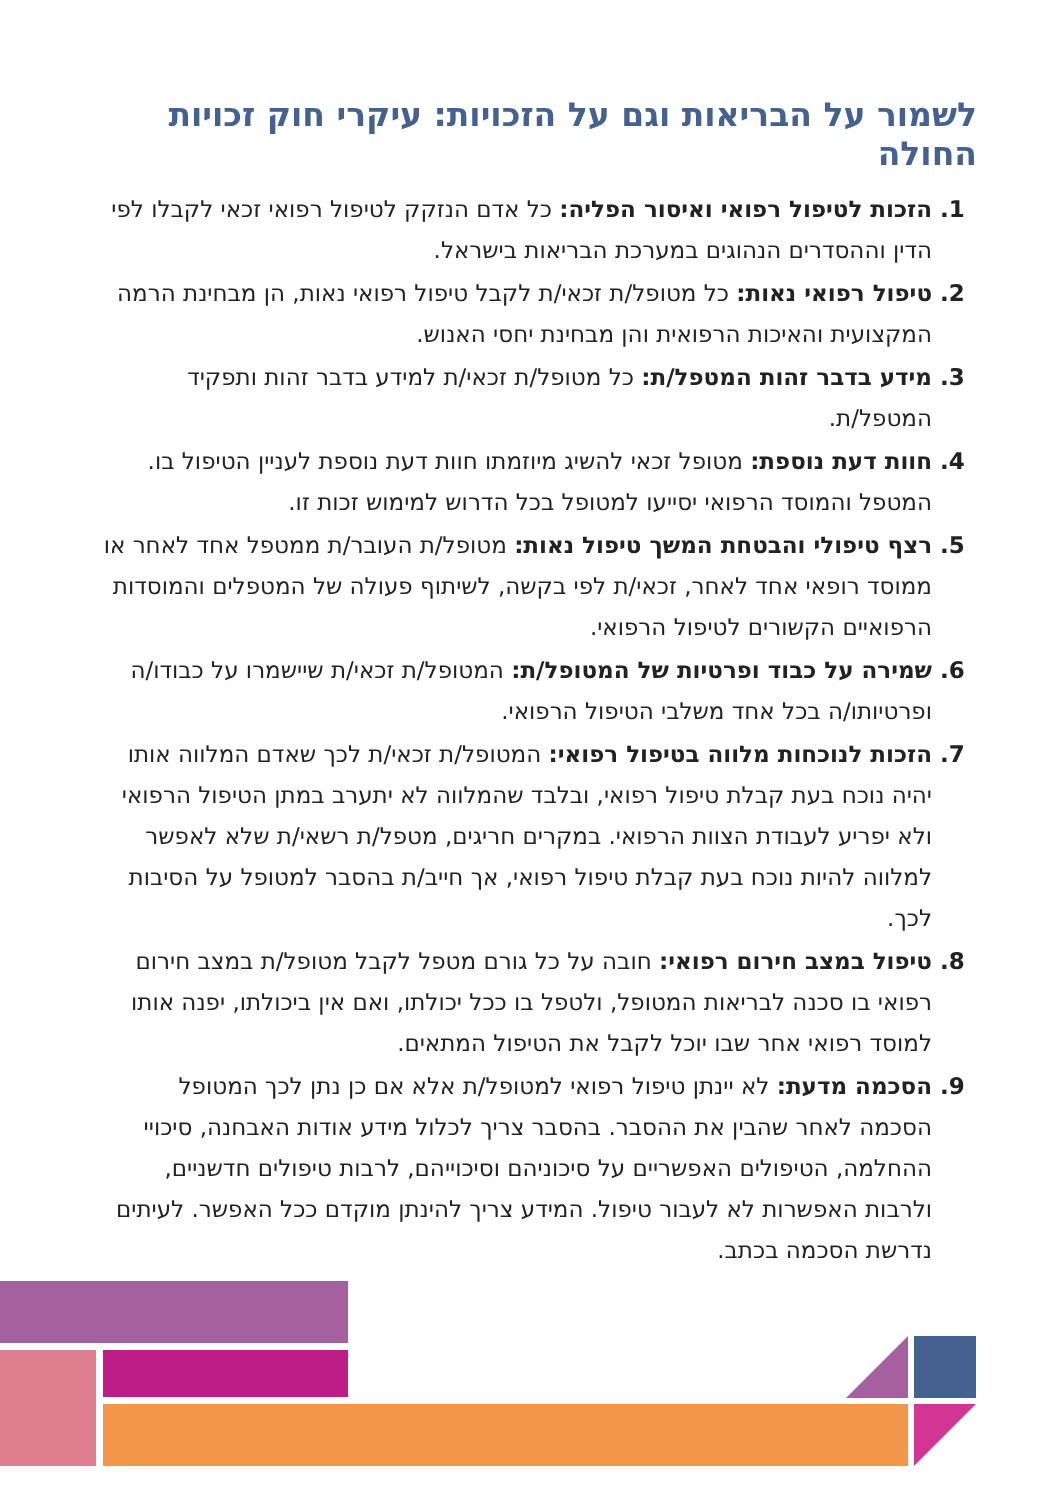לשמור על הבריאות וגם על הזכויות: עיקרי חוק זכויות החולה
הזכות לטיפול רפואי ואיסור הפליה: כל אדם הנזקק לטיפול רפואי זכאי לקבלו לפי הדין וההסדרים הנהוגים במערכת הבריאות בישראל.
טיפול רפואי נאות: כל מטופל/ת זכאי/ת לקבל טיפול רפואי נאות, הן מבחינת הרמה המקצועית והאיכות הרפואית והן מבחינת יחסי האנוש.
מידע בדבר זהות המטפל/ת: כל מטופל/ת זכאי/ת למידע בדבר זהות ותפקיד המטפל/ת.
חוות דעת נוספת: מטופל זכאי להשיג מיוזמתו חוות דעת נוספת לעניין הטיפול בו. המטפל והמוסד הרפואי יסייעו למטופל בכל הדרוש למימוש זכות זו.
רצף טיפולי והבטחת המשך טיפול נאות: מטופל/ת העובר/ת ממטפל אחד לאחר או ממוסד רופאי אחד לאחר, זכאי/ת לפי בקשה, לשיתוף פעולה של המטפלים והמוסדות הרפואיים הקשורים לטיפול הרפואי.
שמירה על כבוד ופרטיות של המטופל/ת: המטופל/ת זכאי/ת שיישמרו על כבודו/ה ופרטיותו/ה בכל אחד משלבי הטיפול הרפואי.
הזכות לנוכחות מלווה בטיפול רפואי: המטופל/ת זכאי/ת לכך שאדם המלווה אותו יהיה נוכח בעת קבלת טיפול רפואי, ובלבד שהמלווה לא יתערב במתן הטיפול הרפואי ולא יפריע לעבודת הצוות הרפואי. במקרים חריגים, מטפל/ת רשאי/ת שלא לאפשר למלווה להיות נוכח בעת קבלת טיפול רפואי, אך חייב/ת בהסבר למטופל על הסיבות לכך.
טיפול במצב חירום רפואי: חובה על כל גורם מטפל לקבל מטופל/ת במצב חירום רפואי בו סכנה לבריאות המטופל, ולטפל בו ככל יכולתו, ואם אין ביכולתו, יפנה אותו למוסד רפואי אחר שבו יוכל לקבל את הטיפול המתאים.
הסכמה מדעת: לא יינתן טיפול רפואי למטופל/ת אלא אם כן נתן לכך המטופל הסכמה לאחר שהבין את ההסבר. בהסבר צריך לכלול מידע אודות האבחנה, סיכויי ההחלמה, הטיפולים האפשריים על סיכוניהם וסיכוייהם, לרבות טיפולים חדשניים, ולרבות האפשרות לא לעבור טיפול. המידע צריך להינתן מוקדם ככל האפשר. לעיתים נדרשת הסכמה בכתב.